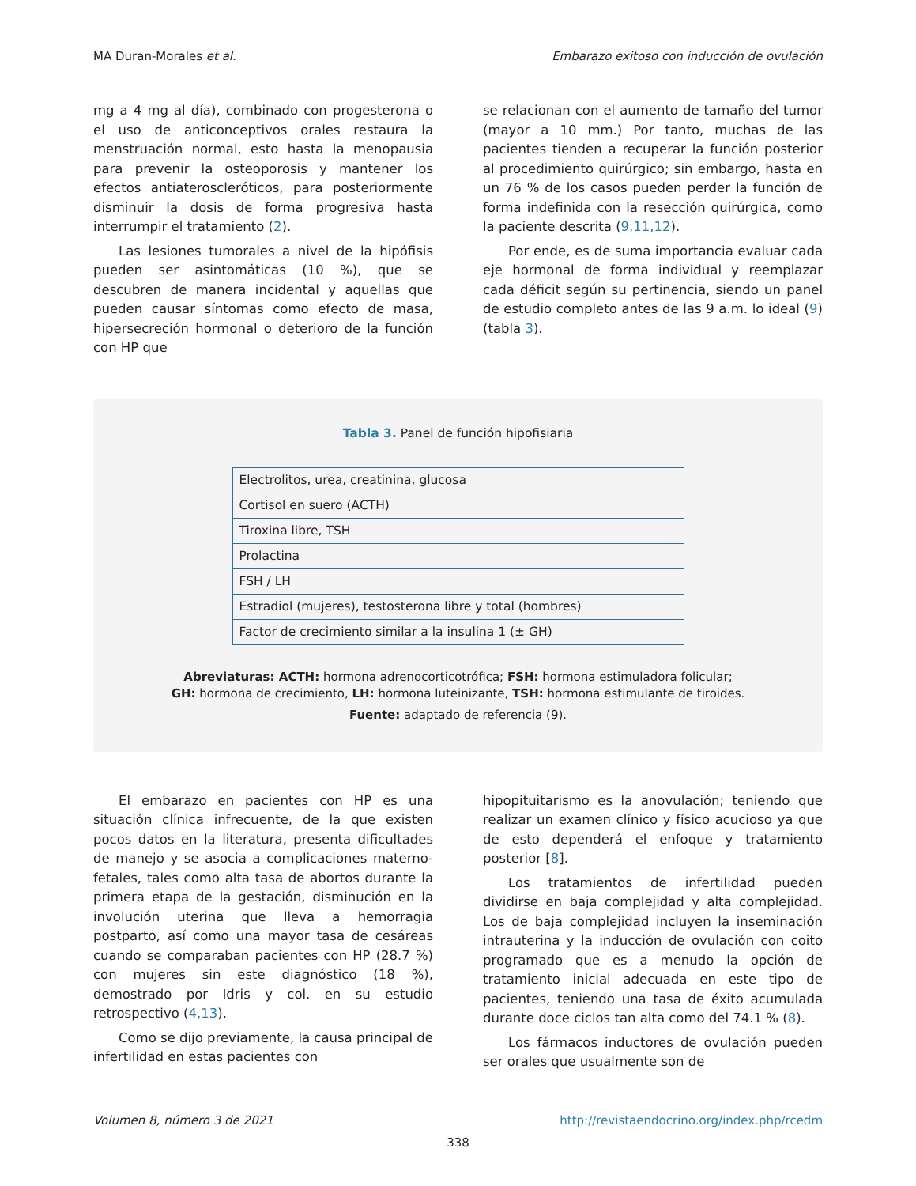MA Duran-Morales et al. Embarazo exitoso con inducción de ovulación
mg a 4 mg al día), combinado con progesterona o el uso de anticonceptivos orales restaura la menstruación normal, esto hasta la menopausia para prevenir la osteoporosis y mantener los efectos antiateroscleróticos, para posteriormente disminuir la dosis de forma progresiva hasta interrumpir el tratamiento (2).
Las lesiones tumorales a nivel de la hipófisis pueden ser asintomáticas (10 %), que se descubren de manera incidental y aquellas que pueden causar síntomas como efecto de masa, hipersecreción hormonal o deterioro de la función con HP que
se relacionan con el aumento de tamaño del tumor (mayor a 10 mm.) Por tanto, muchas de las pacientes tienden a recuperar la función posterior al procedimiento quirúrgico; sin embargo, hasta en un 76 % de los casos pueden perder la función de forma indefinida con la resección quirúrgica, como la paciente descrita (9,11,12).
Por ende, es de suma importancia evaluar cada eje hormonal de forma individual y reemplazar cada déficit según su pertinencia, siendo un panel de estudio completo antes de las 9 a.m. lo ideal (9) (tabla 3).
Tabla 3. Panel de función hipofisiaria
| Electrolitos, urea, creatinina, glucosa |
| Cortisol en suero (ACTH) |
| Tiroxina libre, TSH |
| Prolactina |
| FSH / LH |
| Estradiol (mujeres), testosterona libre y total (hombres) |
| Factor de crecimiento similar a la insulina 1 (± GH) |
Abreviaturas: ACTH: hormona adrenocorticotrófica; FSH: hormona estimuladora folicular;
GH: hormona de crecimiento, LH: hormona luteinizante, TSH: hormona estimulante de tiroides.
Fuente: adaptado de referencia (9).
El embarazo en pacientes con HP es una situación clínica infrecuente, de la que existen pocos datos en la literatura, presenta dificultades de manejo y se asocia a complicaciones materno-fetales, tales como alta tasa de abortos durante la primera etapa de la gestación, disminución en la involución uterina que lleva a hemorragia postparto, así como una mayor tasa de cesáreas cuando se comparaban pacientes con HP (28.7 %) con mujeres sin este diagnóstico (18 %), demostrado por Idris y col. en su estudio retrospectivo (4,13).
Como se dijo previamente, la causa principal de infertilidad en estas pacientes con
hipopituitarismo es la anovulación; teniendo que realizar un examen clínico y físico acucioso ya que de esto dependerá el enfoque y tratamiento posterior [8].
Los tratamientos de infertilidad pueden dividirse en baja complejidad y alta complejidad. Los de baja complejidad incluyen la inseminación intrauterina y la inducción de ovulación con coito programado que es a menudo la opción de tratamiento inicial adecuada en este tipo de pacientes, teniendo una tasa de éxito acumulada durante doce ciclos tan alta como del 74.1 % (8).
Los fármacos inductores de ovulación pueden ser orales que usualmente son de
Volumen 8, número 3 de 2021 http://revistaendocrino.org/index.php/rcedm
338